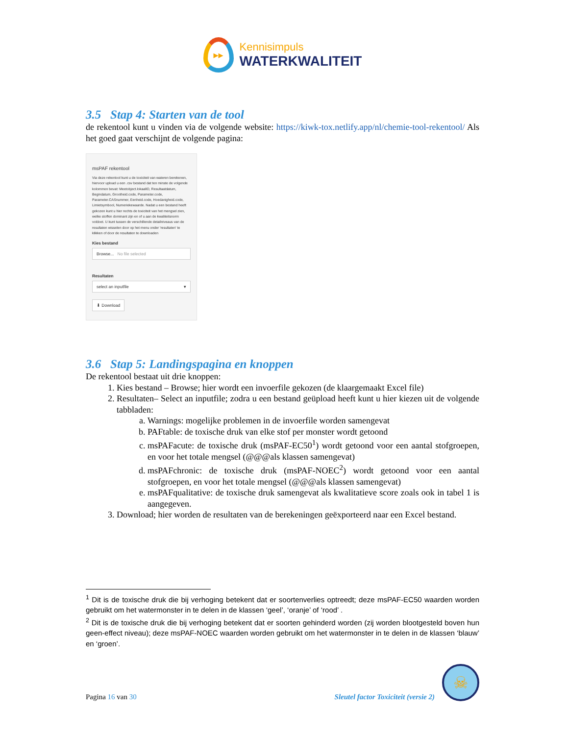▸▸
Kennisimpuls
WATERKWALITEIT
3.5 Stap 4: Starten van de tool
de rekentool kunt u vinden via de volgende website: https://kiwk-tox.netlify.app/nl/chemie-tool-rekentool/ Als het goed gaat verschijnt de volgende pagina:
msPAF rekentool
Via deze rekentool kunt u de toxiciteit van wateren berekenen, hiervoor upload u een .csv bestand dat ten minste de volgende kolommen bevat: Meetobject.lokaalID, Resultaatdatum, Begindatum, Grootheid.code, Parameter.code, Parameter.CASnummer, Eenheid.code, Hoedanigheid.code, Limietsymbool, Numeriekewaarde. Nadat u een bestand heeft gekozen kunt u hier rechts de toxiciteit van het mengsel zien, welke stoffen dominant zijn en of u aan de kwaliteitsnorm voldoet. U kunt tussen de verschillende detailniveaus van de resultaten wisselen door op het menu onder 'resultaten' te klikken of door de resultaten te downloaden
Kies bestand
Browse... No file selected
Resultaten
select an inputfile ▾
⬇ Download
3.6 Stap 5: Landingspagina en knoppen
De rekentool bestaat uit drie knoppen:
1. Kies bestand – Browse; hier wordt een invoerfile gekozen (de klaargemaakt Excel file)
2. Resultaten– Select an inputfile; zodra u een bestand geüpload heeft kunt u hier kiezen uit de volgende tabbladen:
a. Warnings: mogelijke problemen in de invoerfile worden samengevat
b. PAFtable: de toxische druk van elke stof per monster wordt getoond
c. msPAFacute: de toxische druk (msPAF-EC50<sup>1</sup>) wordt getoond voor een aantal stofgroepen, en voor het totale mengsel (@@@als klassen samengevat)
d. msPAFchronic: de toxische druk (msPAF-NOEC<sup>2</sup>) wordt getoond voor een aantal stofgroepen, en voor het totale mengsel (@@@als klassen samengevat)
e. msPAFqualitative: de toxische druk samengevat als kwalitatieve score zoals ook in tabel 1 is aangegeven.
3. Download; hier worden de resultaten van de berekeningen geëxporteerd naar een Excel bestand.
<sup>1</sup> Dit is de toxische druk die bij verhoging betekent dat er soortenverlies optreedt; deze msPAF-EC50 waarden worden gebruikt om het watermonster in te delen in de klassen ‘geel’, ‘oranje’ of ‘rood’ .
<sup>2</sup> Dit is de toxische druk die bij verhoging betekent dat er soorten gehinderd worden (zij worden blootgesteld boven hun geen-effect niveau); deze msPAF-NOEC waarden worden gebruikt om het watermonster in te delen in de klassen ‘blauw’ en ‘groen’.
Pagina 16 van 30
Sleutel factor Toxiciteit (versie 2)
☠